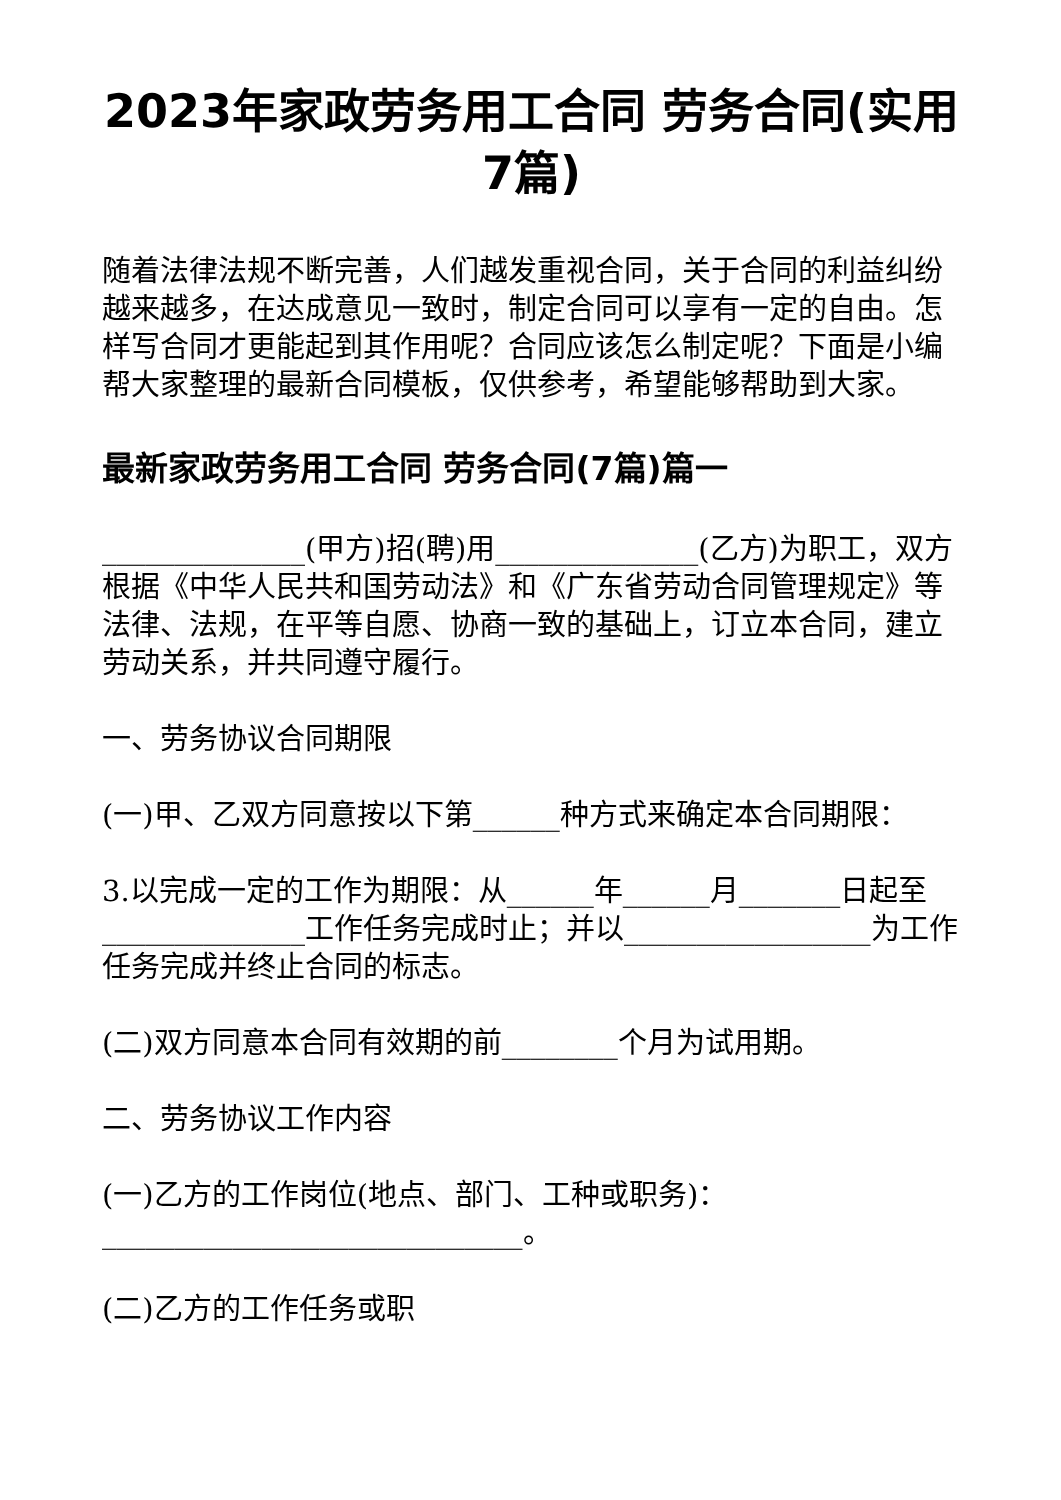2023年家政劳务用工合同 劳务合同(实用7篇)
随着法律法规不断完善，人们越发重视合同，关于合同的利益纠纷越来越多，在达成意见一致时，制定合同可以享有一定的自由。怎样写合同才更能起到其作用呢？合同应该怎么制定呢？下面是小编帮大家整理的最新合同模板，仅供参考，希望能够帮助到大家。
最新家政劳务用工合同 劳务合同(7篇)篇一
______________(甲方)招(聘)用______________(乙方)为职工，双方根据《中华人民共和国劳动法》和《广东省劳动合同管理规定》等法律、法规，在平等自愿、协商一致的基础上，订立本合同，建立劳动关系，并共同遵守履行。
一、劳务协议合同期限
(一)甲、乙双方同意按以下第______种方式来确定本合同期限：
3.以完成一定的工作为期限：从______年______月_______日起至______________工作任务完成时止；并以_________________为工作任务完成并终止合同的标志。
(二)双方同意本合同有效期的前________个月为试用期。
二、劳务协议工作内容
(一)乙方的工作岗位(地点、部门、工种或职务)：_____________________________。
(二)乙方的工作任务或职